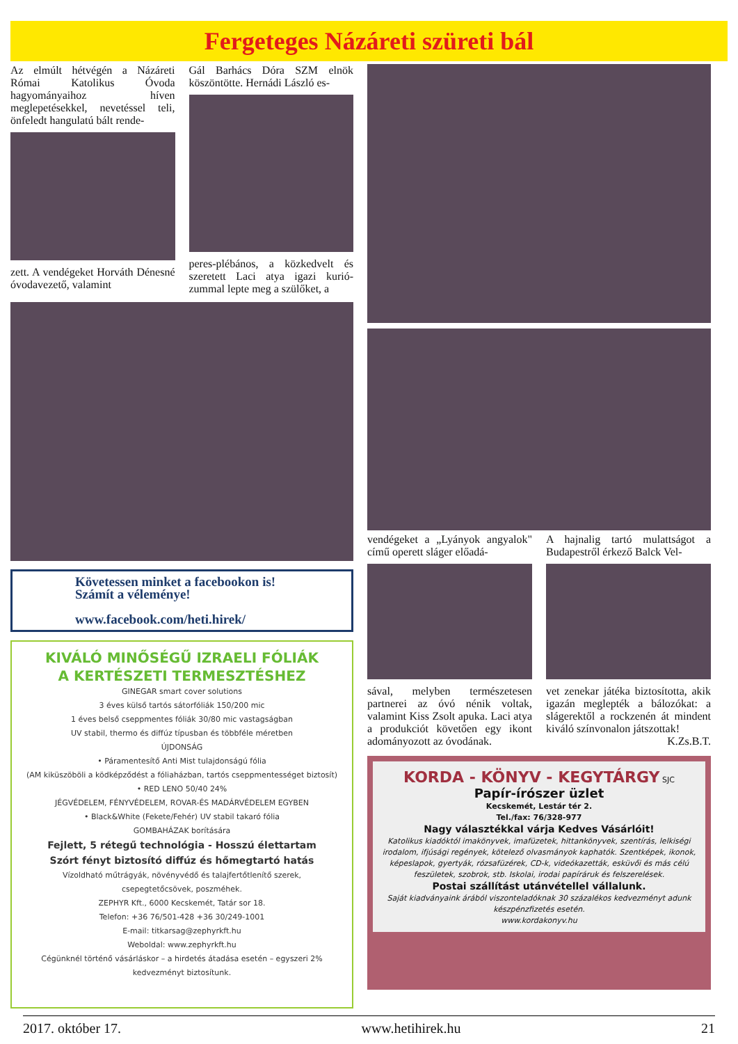Fergeteges Názáreti szüreti bál
Az elmúlt hétvégén a Názáreti Római Katolikus Óvoda hagyományaihoz híven meglepetésekkel, nevetéssel teli, önfeledt hangulatú bált rende-
zett. A vendégeket Horváth Dénesné óvodavezető, valamint
Gál Barhács Dóra SZM elnök köszöntötte. Hernádi László es-
peres-plébános, a közkedvelt és szeretett Laci atya igazi kurió-zummal lepte meg a szülőket, a
Követessen minket a facebookon is!
Számít a véleménye!
www.facebook.com/heti.hirek/
KIVÁLÓ MINŐSÉGŰ IZRAELI FÓLIÁK
A KERTÉSZETI TERMESZTÉSHEZ
GINEGAR smart cover solutions
3 éves külső tartós sátorfóliák 150/200 mic
1 éves belső cseppmentes fóliák 30/80 mic vastagságban
UV stabil, thermo és diffúz típusban és többféle méretben
ÚJDONSÁG
• Páramentesítő Anti Mist tulajdonságú fólia
(AM kiküszöböli a ködképződést a fóliaházban, tartós cseppmentességet biztosít)
• RED LENO 50/40 24%
JÉGVÉDELEM, FÉNYVÉDELEM, ROVAR-ÉS MADÁRVÉDELEM EGYBEN
• Black&White (Fekete/Fehér) UV stabil takaró fólia
GOMBAHÁZAK borítására
Fejlett, 5 rétegű technológia - Hosszú élettartam
Szórt fényt biztosító diffúz és hőmegtartó hatás
Vízoldható műtrágyák, növényvédő és talajfertőtlenítő szerek,
csepegtetőcsövek, poszméhek.
ZEPHYR Kft., 6000 Kecskemét, Tatár sor 18.
Telefon: +36 76/501-428 +36 30/249-1001
E-mail: titkarsag@zephyrkft.hu
Weboldal: www.zephyrkft.hu
Cégünknél történő vásárláskor – a hirdetés átadása esetén – egyszeri 2% kedvezményt biztosítunk.
vendégeket a „Lyányok angyalok" című operett sláger előadá-
sával, melyben természetesen partnerei az óvó nénik voltak, valamint Kiss Zsolt apuka. Laci atya a produkciót követően egy ikont adományozott az óvodának.
A hajnalig tartó mulattságot a Budapestről érkező Balck Vel-
vet zenekar játéka biztosította, akik igazán meglepték a bálozókat: a slágerektől a rockzenén át mindent kiváló színvonalon játszottak!
K.Zs.B.T.
KORDA - KÖNYV - KEGYTÁRGY SJC
Papír-írószer üzlet
Kecskemét, Lestár tér 2.
Tel./fax: 76/328-977
Nagy választékkal várja Kedves Vásárlóit!
Katolikus kiadóktól imakönyvek, imafüzetek, hittankönyvek, szentírás, lelkiségi irodalom, ifjúsági regények, kötelező olvasmányok kaphatók. Szentképek, ikonok, képeslapok, gyertyák, rózsafüzérek, CD-k, videókazetták, esküvői és más célú feszületek, szobrok, stb. Iskolai, irodai papíráruk és felszerelések.
Postai szállítást utánvétellel vállalunk.
Saját kiadványaink árából viszonteladóknak 30 százalékos kedvezményt adunk készpénzfizetés esetén.
www.kordakonyv.hu
2017. október 17. www.hetihirek.hu 21